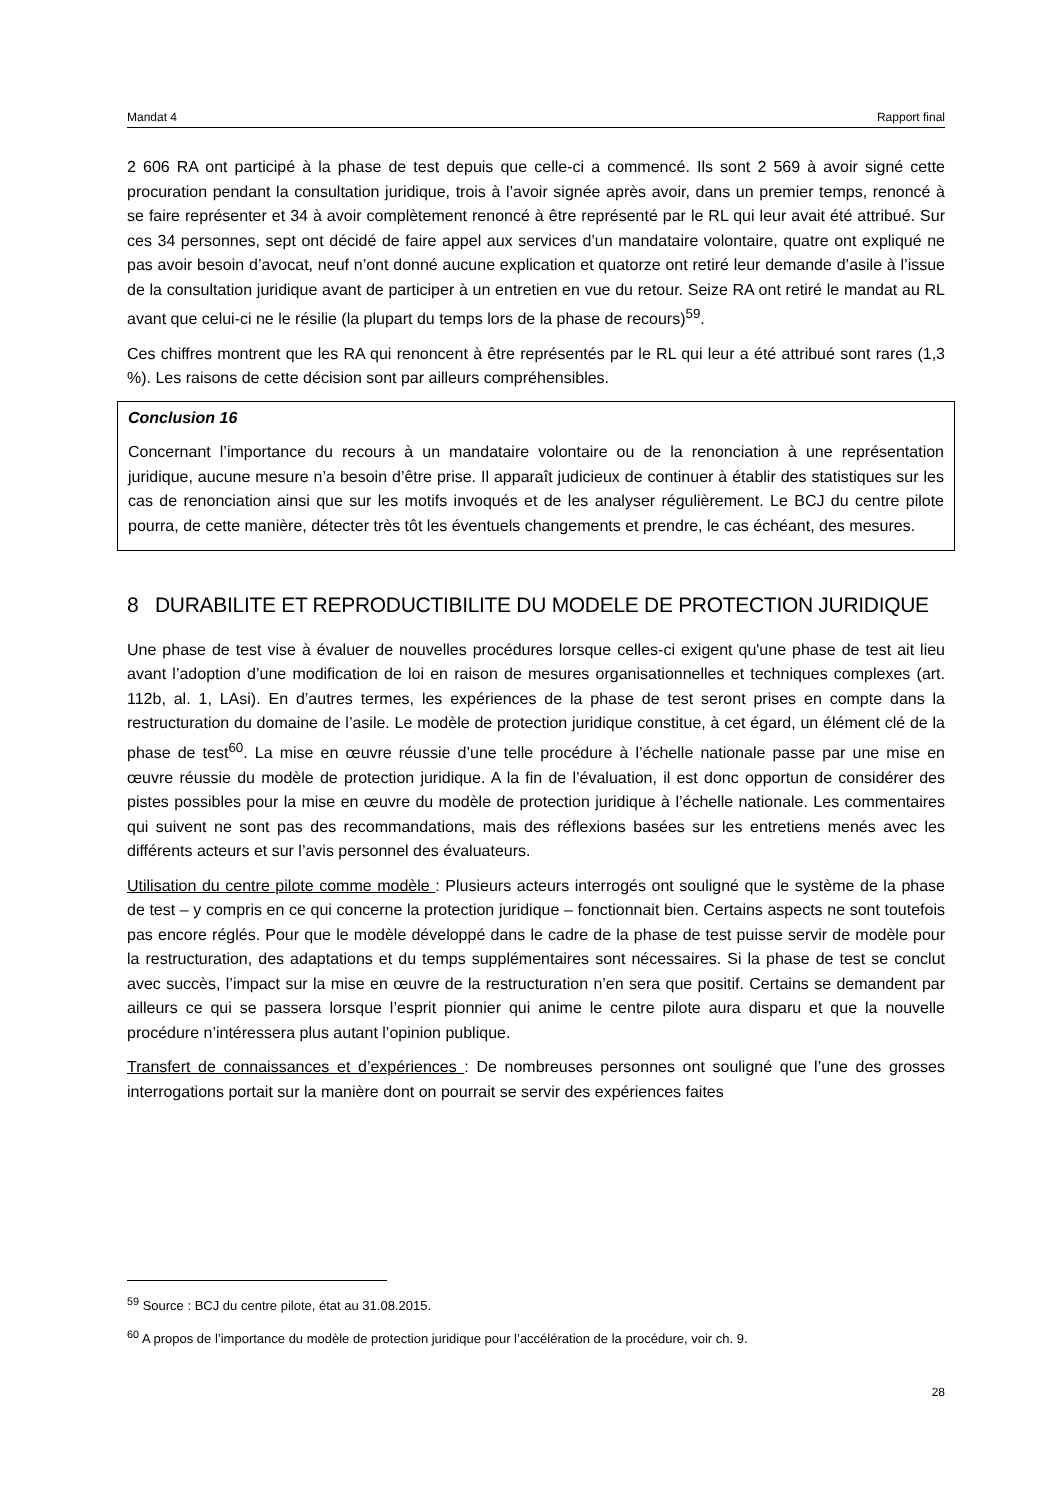Mandat 4 Rapport final
2 606 RA ont participé à la phase de test depuis que celle-ci a commencé. Ils sont 2 569 à avoir signé cette procuration pendant la consultation juridique, trois à l’avoir signée après avoir, dans un premier temps, renoncé à se faire représenter et 34 à avoir complètement renoncé à être représenté par le RL qui leur avait été attribué. Sur ces 34 personnes, sept ont décidé de faire appel aux services d’un mandataire volontaire, quatre ont expliqué ne pas avoir besoin d’avocat, neuf n’ont donné aucune explication et quatorze ont retiré leur demande d’asile à l’issue de la consultation juridique avant de participer à un entretien en vue du retour. Seize RA ont retiré le mandat au RL avant que celui-ci ne le résilie (la plupart du temps lors de la phase de recours)<sup>59</sup>.
Ces chiffres montrent que les RA qui renoncent à être représentés par le RL qui leur a été attribué sont rares (1,3 %). Les raisons de cette décision sont par ailleurs compréhensibles.
Conclusion 16
Concernant l’importance du recours à un mandataire volontaire ou de la renonciation à une représentation juridique, aucune mesure n’a besoin d’être prise. Il apparaît judicieux de continuer à établir des statistiques sur les cas de renonciation ainsi que sur les motifs invoqués et de les analyser régulièrement. Le BCJ du centre pilote pourra, de cette manière, détecter très tôt les éventuels changements et prendre, le cas échéant, des mesures.
8 DURABILITE ET REPRODUCTIBILITE DU MODELE DE PROTECTION JURIDIQUE
Une phase de test vise à évaluer de nouvelles procédures lorsque celles-ci exigent qu'une phase de test ait lieu avant l’adoption d’une modification de loi en raison de mesures organisationnelles et techniques complexes (art. 112b, al. 1, LAsi). En d’autres termes, les expériences de la phase de test seront prises en compte dans la restructuration du domaine de l’asile. Le modèle de protection juridique constitue, à cet égard, un élément clé de la phase de test<sup>60</sup>. La mise en œuvre réussie d’une telle procédure à l’échelle nationale passe par une mise en œuvre réussie du modèle de protection juridique. A la fin de l’évaluation, il est donc opportun de considérer des pistes possibles pour la mise en œuvre du modèle de protection juridique à l’échelle nationale. Les commentaires qui suivent ne sont pas des recommandations, mais des réflexions basées sur les entretiens menés avec les différents acteurs et sur l’avis personnel des évaluateurs.
Utilisation du centre pilote comme modèle : Plusieurs acteurs interrogés ont souligné que le système de la phase de test – y compris en ce qui concerne la protection juridique – fonctionnait bien. Certains aspects ne sont toutefois pas encore réglés. Pour que le modèle développé dans le cadre de la phase de test puisse servir de modèle pour la restructuration, des adaptations et du temps supplémentaires sont nécessaires. Si la phase de test se conclut avec succès, l’impact sur la mise en œuvre de la restructuration n’en sera que positif. Certains se demandent par ailleurs ce qui se passera lorsque l’esprit pionnier qui anime le centre pilote aura disparu et que la nouvelle procédure n’intéressera plus autant l’opinion publique.
Transfert de connaissances et d’expériences : De nombreuses personnes ont souligné que l’une des grosses interrogations portait sur la manière dont on pourrait se servir des expériences faites
<sup>59</sup> Source : BCJ du centre pilote, état au 31.08.2015.
<sup>60</sup> A propos de l’importance du modèle de protection juridique pour l’accélération de la procédure, voir ch. 9.
28